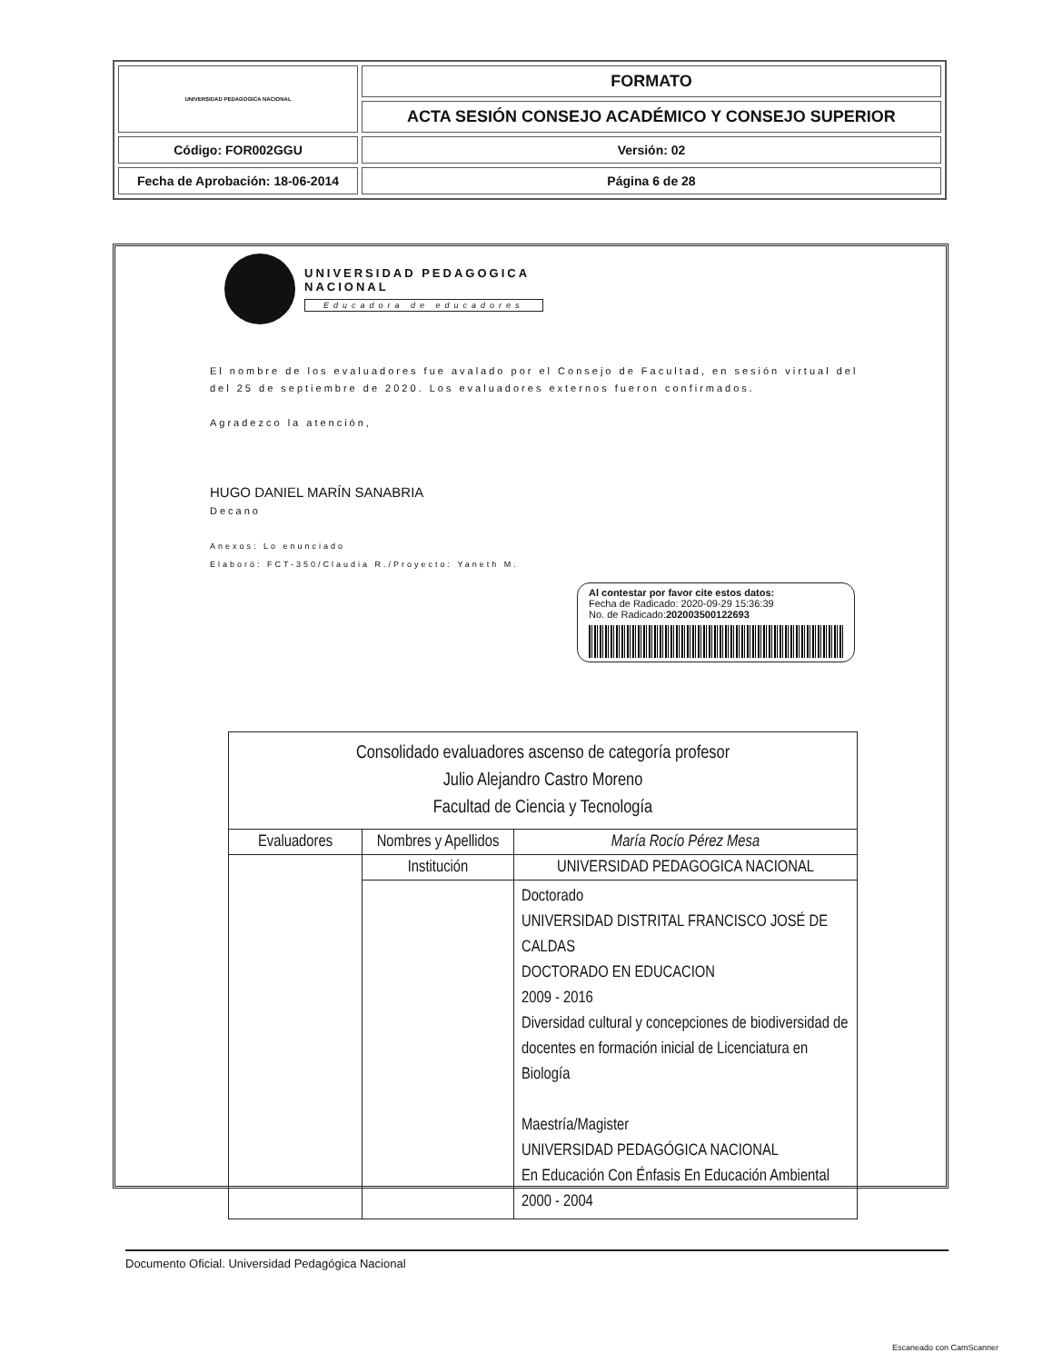| UNIVERSIDAD PEDAGOGICA NACIONAL | FORMATO |
| | ACTA SESIÓN CONSEJO ACADÉMICO Y CONSEJO SUPERIOR |
| Código: FOR002GGU | Versión: 02 |
| Fecha de Aprobación: 18-06-2014 | Página 6 de 28 |
UNIVERSIDAD PEDAGOGICA
NACIONAL
Educadora de educadores
El nombre de los evaluadores fue avalado por el Consejo de Facultad, en sesión virtual del del 25 de septiembre de 2020. Los evaluadores externos fueron confirmados.
Agradezco la atención,
HUGO DANIEL MARÍN SANABRIA
Decano
Anexos: Lo enunciado
Elaboró: FCT-350/Claudia R./Proyecto: Yaneth M.
Al contestar por favor cite estos datos:
Fecha de Radicado: 2020-09-29 15:36:39
No. de Radicado:202003500122693
| Consolidado evaluadores ascenso de categoría profesor Julio Alejandro Castro Moreno Facultad de Ciencia y Tecnología | | |
| Evaluadores | Nombres y Apellidos | María Rocío Pérez Mesa |
| | Institución | UNIVERSIDAD PEDAGOGICA NACIONAL |
| | | Doctorado UNIVERSIDAD DISTRITAL FRANCISCO JOSÉ DE CALDAS DOCTORADO EN EDUCACION 2009 - 2016 Diversidad cultural y concepciones de biodiversidad de docentes en formación inicial de Licenciatura en Biología Maestría/Magister UNIVERSIDAD PEDAGÓGICA NACIONAL En Educación Con Énfasis En Educación Ambiental 2000 - 2004 |
Documento Oficial. Universidad Pedagógica Nacional
Escaneado con CamScanner